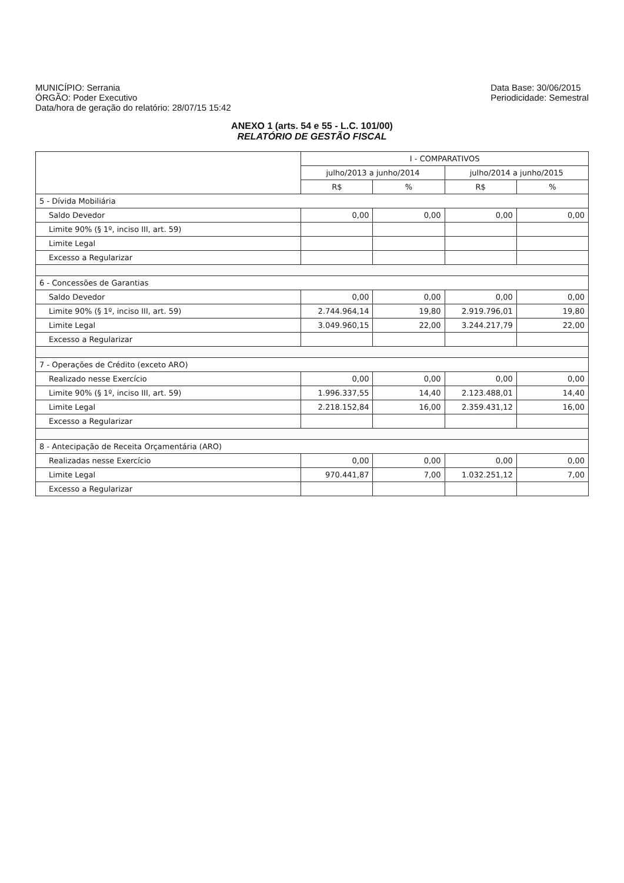MUNICÍPIO: Serrania
ÓRGÃO: Poder Executivo
Data/hora de geração do relatório: 28/07/15 15:42
Data Base: 30/06/2015
Periodicidade: Semestral
ANEXO 1 (arts. 54 e 55 - L.C. 101/00)
RELATÓRIO DE GESTÃO FISCAL
| | I - COMPARATIVOS | | | |
| --- | --- | --- | --- | --- |
| | julho/2013 a junho/2014 | | julho/2014 a junho/2015 | |
| | R$ | % | R$ | % |
| 5 - Dívida Mobiliária | | | | |
| Saldo Devedor | 0,00 | 0,00 | 0,00 | 0,00 |
| Limite 90% (§ 1º, inciso III, art. 59) | | | | |
| Limite Legal | | | | |
| Excesso a Regularizar | | | | |
| 6 - Concessões de Garantias | | | | |
| Saldo Devedor | 0,00 | 0,00 | 0,00 | 0,00 |
| Limite 90% (§ 1º, inciso III, art. 59) | 2.744.964,14 | 19,80 | 2.919.796,01 | 19,80 |
| Limite Legal | 3.049.960,15 | 22,00 | 3.244.217,79 | 22,00 |
| Excesso a Regularizar | | | | |
| 7 - Operações de Crédito (exceto ARO) | | | | |
| Realizado nesse Exercício | 0,00 | 0,00 | 0,00 | 0,00 |
| Limite 90% (§ 1º, inciso III, art. 59) | 1.996.337,55 | 14,40 | 2.123.488,01 | 14,40 |
| Limite Legal | 2.218.152,84 | 16,00 | 2.359.431,12 | 16,00 |
| Excesso a Regularizar | | | | |
| 8 - Antecipação de Receita Orçamentária (ARO) | | | | |
| Realizadas nesse Exercício | 0,00 | 0,00 | 0,00 | 0,00 |
| Limite Legal | 970.441,87 | 7,00 | 1.032.251,12 | 7,00 |
| Excesso a Regularizar | | | | |